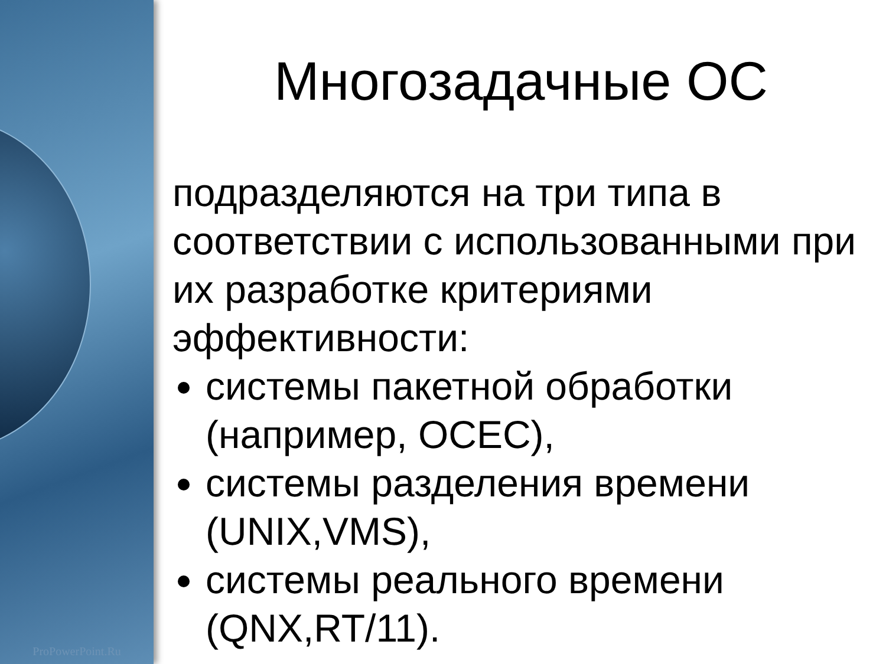ProPowerPoint.Ru
Многозадачные ОС
подразделяются на три типа в соответствии с использованными при их разработке критериями эффективности:
системы пакетной обработки (например, ОСЕС),
системы разделения времени (UNIX,VMS),
системы реального времени (QNX,RT/11).